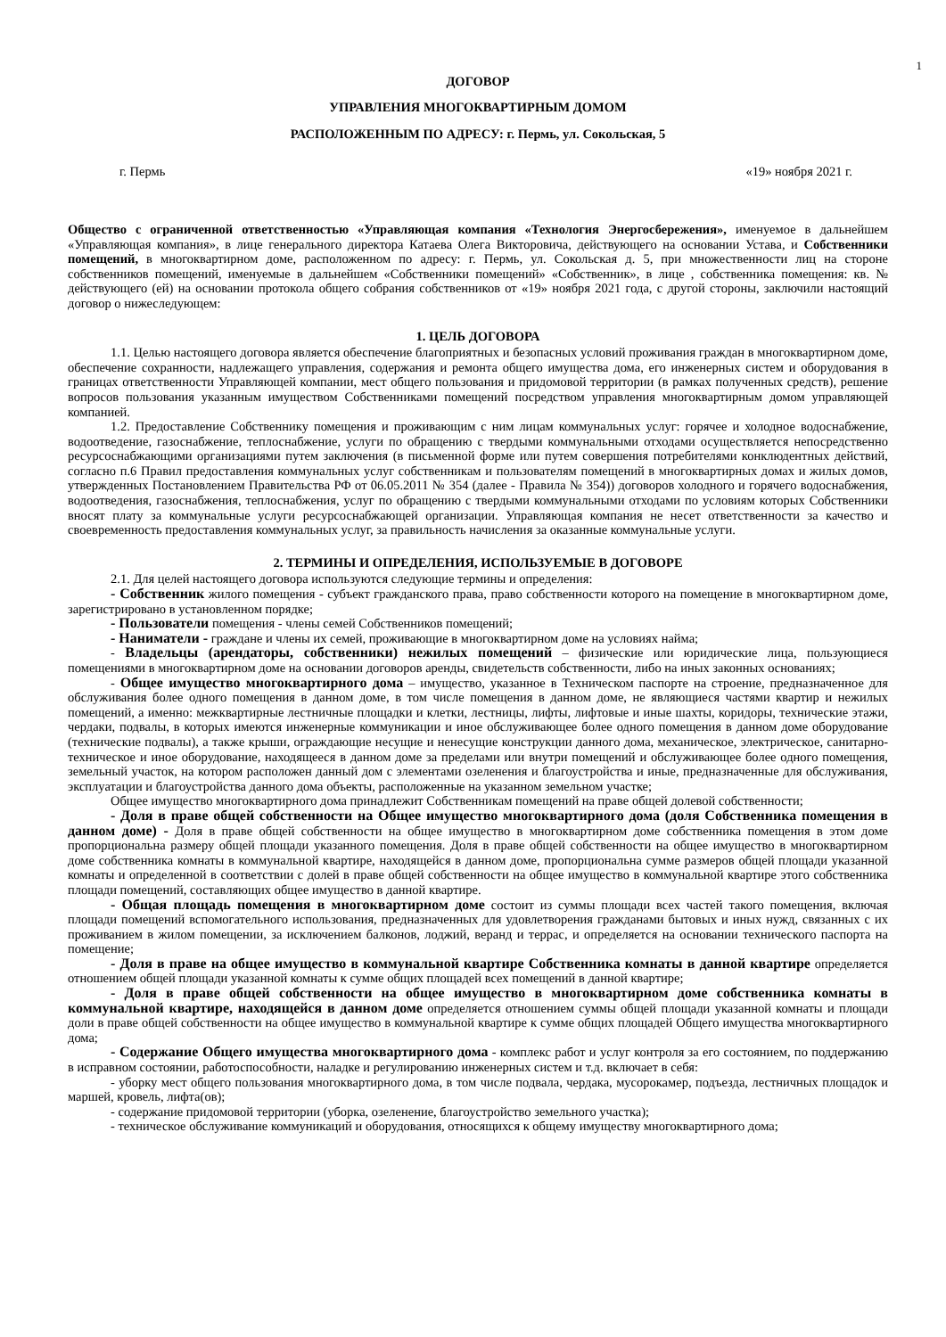1
ДОГОВОР
УПРАВЛЕНИЯ МНОГОКВАРТИРНЫМ ДОМОМ
РАСПОЛОЖЕННЫМ ПО АДРЕСУ: г. Пермь, ул. Сокольская, 5
г. Пермь «19» ноября 2021 г.
Общество с ограниченной ответственностью «Управляющая компания «Технология Энергосбережения», именуемое в дальнейшем «Управляющая компания», в лице генерального директора Катаева Олега Викторовича, действующего на основании Устава, и Собственники помещений, в многоквартирном доме, расположенном по адресу: г. Пермь, ул. Сокольская д. 5, при множественности лиц на стороне собственников помещений, именуемые в дальнейшем «Собственники помещений» «Собственник», в лице , собственника помещения: кв. № действующего (ей) на основании протокола общего собрания собственников от «19» ноября 2021 года, с другой стороны, заключили настоящий договор о нижеследующем:
1. ЦЕЛЬ ДОГОВОРА
1.1. Целью настоящего договора является обеспечение благоприятных и безопасных условий проживания граждан в многоквартирном доме, обеспечение сохранности, надлежащего управления, содержания и ремонта общего имущества дома, его инженерных систем и оборудования в границах ответственности Управляющей компании, мест общего пользования и придомовой территории (в рамках полученных средств), решение вопросов пользования указанным имуществом Собственниками помещений посредством управления многоквартирным домом управляющей компанией.
1.2. Предоставление Собственнику помещения и проживающим с ним лицам коммунальных услуг: горячее и холодное водоснабжение, водоотведение, газоснабжение, теплоснабжение, услуги по обращению с твердыми коммунальными отходами осуществляется непосредственно ресурсоснабжающими организациями путем заключения (в письменной форме или путем совершения потребителями конклюдентных действий, согласно п.6 Правил предоставления коммунальных услуг собственникам и пользователям помещений в многоквартирных домах и жилых домов, утвержденных Постановлением Правительства РФ от 06.05.2011 № 354 (далее - Правила № 354)) договоров холодного и горячего водоснабжения, водоотведения, газоснабжения, теплоснабжения, услуг по обращению с твердыми коммунальными отходами по условиям которых Собственники вносят плату за коммунальные услуги ресурсоснабжающей организации. Управляющая компания не несет ответственности за качество и своевременность предоставления коммунальных услуг, за правильность начисления за оказанные коммунальные услуги.
2. ТЕРМИНЫ И ОПРЕДЕЛЕНИЯ, ИСПОЛЬЗУЕМЫЕ В ДОГОВОРЕ
2.1. Для целей настоящего договора используются следующие термины и определения:
- Собственник жилого помещения - субъект гражданского права, право собственности которого на помещение в многоквартирном доме, зарегистрировано в установленном порядке;
- Пользователи помещения - члены семей Собственников помещений;
- Наниматели - граждане и члены их семей, проживающие в многоквартирном доме на условиях найма;
- Владельцы (арендаторы, собственники) нежилых помещений – физические или юридические лица, пользующиеся помещениями в многоквартирном доме на основании договоров аренды, свидетельств собственности, либо на иных законных основаниях;
- Общее имущество многоквартирного дома – имущество, указанное в Техническом паспорте на строение, предназначенное для обслуживания более одного помещения в данном доме, в том числе помещения в данном доме, не являющиеся частями квартир и нежилых помещений, а именно: межквартирные лестничные площадки и клетки, лестницы, лифты, лифтовые и иные шахты, коридоры, технические этажи, чердаки, подвалы, в которых имеются инженерные коммуникации и иное обслуживающее более одного помещения в данном доме оборудование (технические подвалы), а также крыши, ограждающие несущие и ненесущие конструкции данного дома, механическое, электрическое, санитарно-техническое и иное оборудование, находящееся в данном доме за пределами или внутри помещений и обслуживающее более одного помещения, земельный участок, на котором расположен данный дом с элементами озеленения и благоустройства и иные, предназначенные для обслуживания, эксплуатации и благоустройства данного дома объекты, расположенные на указанном земельном участке;
Общее имущество многоквартирного дома принадлежит Собственникам помещений на праве общей долевой собственности;
- Доля в праве общей собственности на Общее имущество многоквартирного дома (доля Собственника помещения в данном доме) - Доля в праве общей собственности на общее имущество в многоквартирном доме собственника помещения в этом доме пропорциональна размеру общей площади указанного помещения. Доля в праве общей собственности на общее имущество в многоквартирном доме собственника комнаты в коммунальной квартире, находящейся в данном доме, пропорциональна сумме размеров общей площади указанной комнаты и определенной в соответствии с долей в праве общей собственности на общее имущество в коммунальной квартире этого собственника площади помещений, составляющих общее имущество в данной квартире.
- Общая площадь помещения в многоквартирном доме состоит из суммы площади всех частей такого помещения, включая площади помещений вспомогательного использования, предназначенных для удовлетворения гражданами бытовых и иных нужд, связанных с их проживанием в жилом помещении, за исключением балконов, лоджий, веранд и террас, и определяется на основании технического паспорта на помещение;
- Доля в праве на общее имущество в коммунальной квартире Собственника комнаты в данной квартире определяется отношением общей площади указанной комнаты к сумме общих площадей всех помещений в данной квартире;
- Доля в праве общей собственности на общее имущество в многоквартирном доме собственника комнаты в коммунальной квартире, находящейся в данном доме определяется отношением суммы общей площади указанной комнаты и площади доли в праве общей собственности на общее имущество в коммунальной квартире к сумме общих площадей Общего имущества многоквартирного дома;
- Содержание Общего имущества многоквартирного дома - комплекс работ и услуг контроля за его состоянием, по поддержанию в исправном состоянии, работоспособности, наладке и регулированию инженерных систем и т.д. включает в себя:
- уборку мест общего пользования многоквартирного дома, в том числе подвала, чердака, мусорокамер, подъезда, лестничных площадок и маршей, кровель, лифта(ов);
- содержание придомовой территории (уборка, озеленение, благоустройство земельного участка);
- техническое обслуживание коммуникаций и оборудования, относящихся к общему имуществу многоквартирного дома;